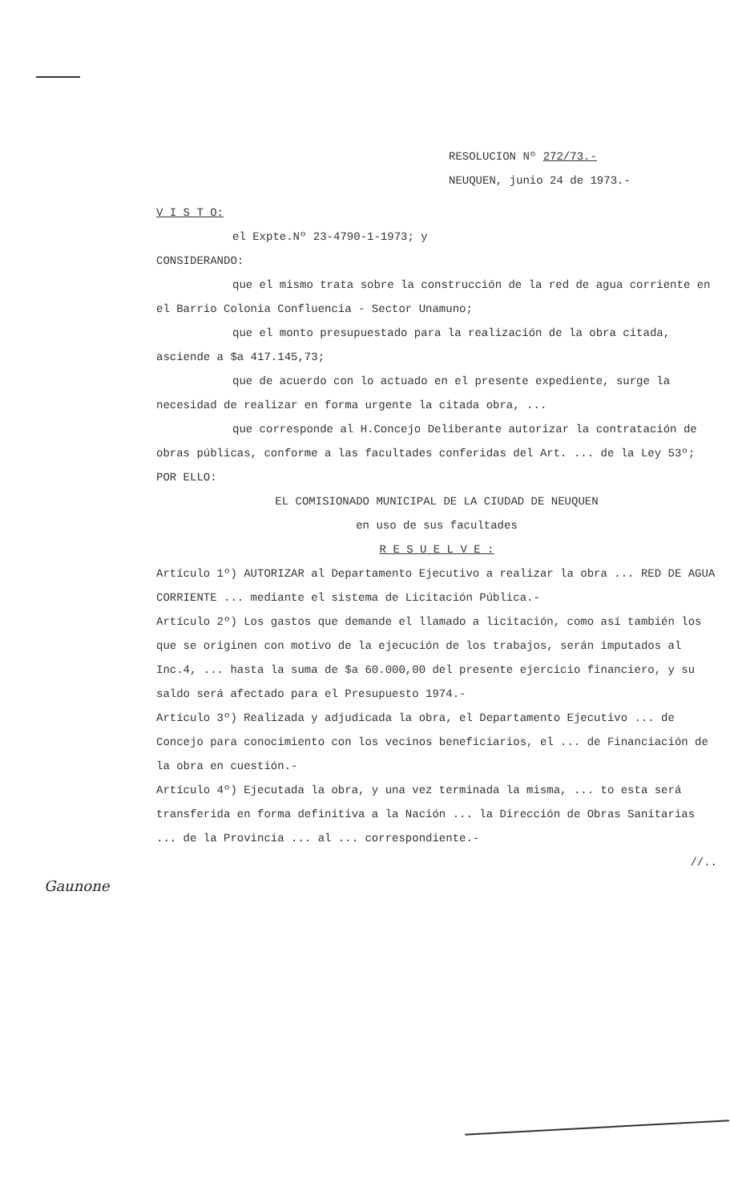RESOLUCION Nº 272/73.-
NEUQUEN, junio 24 de 1973.-
V I S T O:
el Expte.Nº 23-4790-1-1973; y
CONSIDERANDO:
que el mismo trata sobre la construcción de la red de agua corriente en el Barrio Colonia Confluencia - Sector Unamuno;
que el monto presupuestado para la realización de la obra citada, asciende a $a 417.145,73;
que de acuerdo con lo actuado en el presente expediente, surge la necesidad de realizar en forma urgente la citada obra, ...
que corresponde al H.Concejo Deliberante autorizar la contratación de obras públicas, conforme a las facultades conferidas del Art. ... de la Ley 53º;
POR ELLO:
EL COMISIONADO MUNICIPAL DE LA CIUDAD DE NEUQUEN
en uso de sus facultades
R E S U E L V E :
Artículo 1º) AUTORIZAR al Departamento Ejecutivo a realizar la obra ... RED DE AGUA CORRIENTE ... mediante el sistema de Licitación Pública.-
Artículo 2º) Los gastos que demande el llamado a licitación, como así también los que se originen con motivo de la ejecución de los trabajos, serán imputados al Inc.4, ... hasta la suma de $a 60.000,00 del presente ejercicio financiero, y su saldo será afectado para el Presupuesto 1974.-
Artículo 3º) Realizada y adjudicada la obra, el Departamento Ejecutivo ... de Concejo para conocimiento con los vecinos beneficiarios, el ... de Financiación de la obra en cuestión.-
Artículo 4º) Ejecutada la obra, y una vez terminada la misma, ... to esta será transferida en forma definitiva a la Nación ... la Dirección de Obras Sanitarias ... de la Provincia ... al ... correspondiente.-
//..
Gaunone